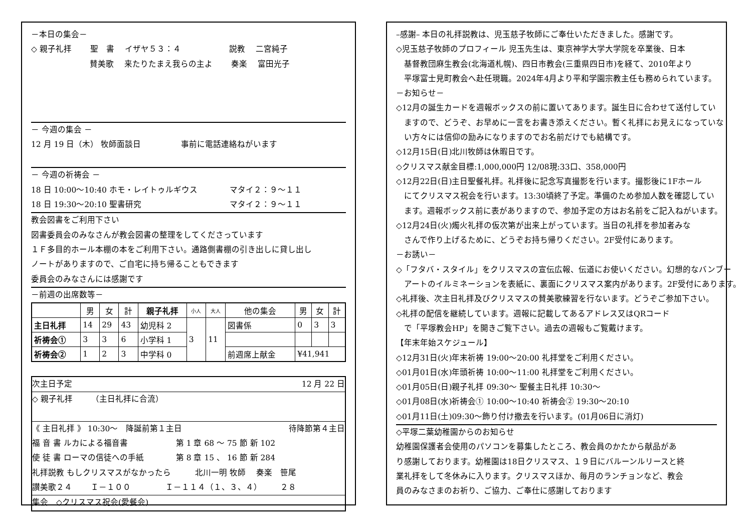－本日の集会－
◇ 親子礼拝　　 聖　書　 イザヤ５３：４　　　　　　説教　 二宮純子
　　　　　　　 賛美歌　 来たりたまえ我らの主よ　　 奏楽　 富田光子
－ 今週の集会 －
12 月 19 日（木） 牧師面談日　　　　　事前に電話連絡ねがいます
－ 今週の祈祷会 －
18 日 10:00～10:40 ホモ・レイトゥルギウス　　　　マタイ２：９～１１
18 日 19:30～20:10 聖書研究　　　　　　　　　　　マタイ２：９～１１
教会図書をご利用下さい
図書委員会のみなさんが教会図書の整理をしてくださっています
１Ｆ多目的ホール本棚の本をご利用下さい。通路側書棚の引き出しに貸し出し
ノートがありますので、ご自宅に持ち帰ることもできます
委員会のみなさんには感謝です
－前週の出席数等－
| | 男 | 女 | 計 | 親子礼拝 | 小人 | 大人 | 他の集会 | 男 | 女 | 計 |
| --- | --- | --- | --- | --- | --- | --- | --- | --- | --- | --- |
| 主日礼拝 | 14 | 29 | 43 | 幼児科 2 | 3 | 11 | 図書係 | 0 | 3 | 3 |
| 祈祷会① | 3 | 3 | 6 | 小学科 1 | | | | | | |
| 祈祷会② | 1 | 2 | 3 | 中学科 0 | | | 前週席上献金 | ¥41,941 | | |
次主日予定 12 月 22 日
◇ 親子礼拝　　 （主日礼拝に合流）
《 主日礼拝 》 10:30～　降誕前第１主日 待降節第４主日
福 音 書 ルカによる福音書　　　　　　第 1 章 68 ～ 75 節 新 102
使 徒 書 ローマの信徒への手紙　　　　第 8 章 15 、 16 節 新 284
礼拝説教 もしクリスマスがなかったら　　　北川一明 牧師　 奏楽　笹尾
讃美歌２４　　 Ｉ－１００　　　　 Ｉ－１１４（１、３、４）　　 ２８
集会　◇クリスマス祝会(愛餐会)
–感謝– 本日の礼拝説教は、児玉慈子牧師にご奉仕いただきました。感謝です。
◇児玉慈子牧師のプロフィール 児玉先生は、東京神学大学大学院を卒業後、日本
　基督教団麻生教会(北海道札幌)、四日市教会(三重県四日市)を経て、2010年より
　平塚富士見町教会へ赴任現職。2024年4月より平和学園宗教主任も務められています。
－お知らせ－
◇12月の誕生カードを週報ボックスの前に置いてあります。誕生日に合わせて送付してい
　ますので、どうぞ、お早めに一言をお書き添えください。暫く礼拝にお見えになっていな
　い方々には信仰の励みになりますのでお名前だけでも結構です。
◇12月15日(日)北川牧師は休暇日です。
◇クリスマス献金目標:1,000,000円 12/08現:33口、358,000円
◇12月22日(日)主日聖餐礼拝。礼拝後に記念写真撮影を行います。撮影後に1Fホール
　にてクリスマス祝会を行います。13:30頃終了予定。準備のため参加人数を確認してい
　ます。週報ボックス前に表がありますので、参加予定の方はお名前をご記入ねがいます。
◇12月24日(火)燭火礼拝の仮次第が出来上がっています。当日の礼拝を参加者みな
　さんで作り上げるために、どうぞお持ち帰りください。2F受付にあります。
－お誘い－
◇「フタバ・スタイル」をクリスマスの宣伝広報、伝道にお使いください。幻想的なバンブー
　アートのイルミネーションを表紙に、裏面にクリスマス案内があります。2F受付にあります。
◇礼拝後、次主日礼拝及びクリスマスの賛美歌練習を行ないます。どうぞご参加下さい。
◇礼拝の配信を継続しています。週報に記載してあるアドレス又はQRコード
　で「平塚教会HP」を開きご覧下さい。過去の週報もご覧戴けます。
【年末年始スケジュール】
◇12月31日(火)年末祈祷 19:00～20:00 礼拝堂をご利用ください。
◇01月01日(水)年頭祈祷 10:00～11:00 礼拝堂をご利用ください。
◇01月05日(日)親子礼拝 09:30～ 聖餐主日礼拝 10:30～
◇01月08日(水)祈祷会① 10:00～10:40 祈祷会② 19:30～20:10
◇01月11日(土)09:30～飾り付け撤去を行います。(01月06日に消灯)
◇平塚二葉幼稚園からのお知らせ
幼稚園保護者会使用のパソコンを募集したところ、教会員のかたから献品があ
り感謝しております。幼稚園は18日クリスマス、１９日にバルーンルリースと終
業礼拝をして冬休みに入ります。クリスマスほか、毎月のランチョンなど、教会
員のみなさまのお祈り、ご協力、ご奉仕に感謝しております